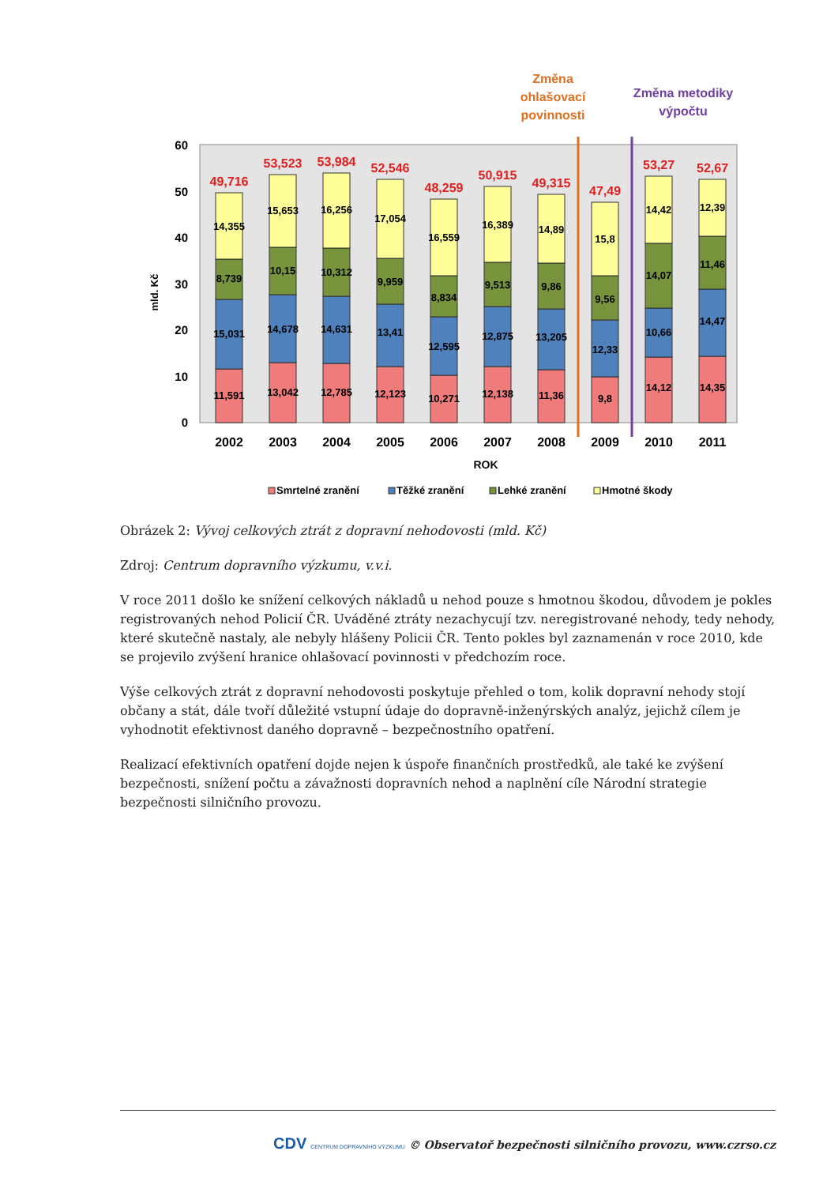Změna
ohlašovací
povinnosti
Změna metodiky
výpočtu
0
10
20
30
40
50
60
mld. Kč
49,716
11,591
15,031
8,739
14,355
2002
53,523
13,042
14,678
10,15
15,653
2003
53,984
12,785
14,631
10,312
16,256
2004
52,546
12,123
13,41
9,959
17,054
2005
48,259
10,271
12,595
8,834
16,559
2006
50,915
12,138
12,875
9,513
16,389
2007
49,315
11,36
13,205
9,86
14,89
2008
47,49
9,8
12,33
9,56
15,8
2009
53,27
14,12
10,66
14,07
14,42
2010
52,67
14,35
14,47
11,46
12,39
2011
ROK
Smrtelné zranění
Těžké zranění
Lehké zranění
Hmotné škody
Obrázek 2: Vývoj celkových ztrát z dopravní nehodovosti (mld. Kč)
Zdroj: Centrum dopravního výzkumu, v.v.i.
V roce 2011 došlo ke snížení celkových nákladů u nehod pouze s hmotnou škodou, důvodem je pokles registrovaných nehod Policií ČR. Uváděné ztráty nezachycují tzv. neregistrované nehody, tedy nehody, které skutečně nastaly, ale nebyly hlášeny Policii ČR. Tento pokles byl zaznamenán v roce 2010, kde se projevilo zvýšení hranice ohlašovací povinnosti v předchozím roce.
Výše celkových ztrát z dopravní nehodovosti poskytuje přehled o tom, kolik dopravní nehody stojí občany a stát, dále tvoří důležité vstupní údaje do dopravně-inženýrských analýz, jejichž cílem je vyhodnotit efektivnost daného dopravně – bezpečnostního opatření.
Realizací efektivních opatření dojde nejen k úspoře finančních prostředků, ale také ke zvýšení bezpečnosti, snížení počtu a závažnosti dopravních nehod a naplnění cíle Národní strategie bezpečnosti silničního provozu.
CDV CENTRUM DOPRAVNÍHO VÝZKUMU © Observatoř bezpečnosti silničního provozu, www.czrso.cz